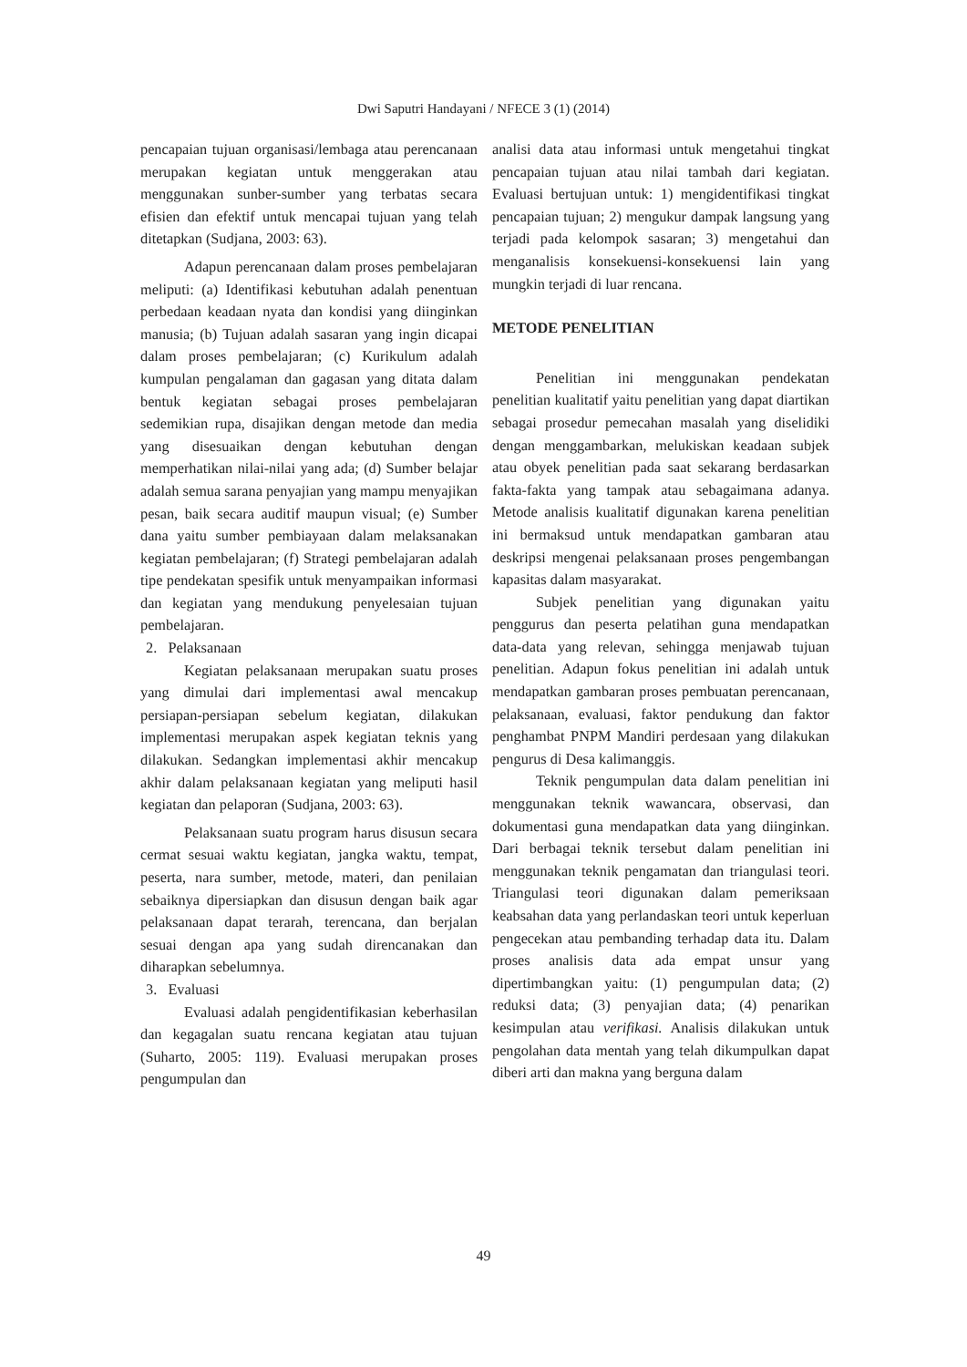Dwi Saputri Handayani / NFECE 3 (1) (2014)
pencapaian tujuan organisasi/lembaga atau perencanaan merupakan kegiatan untuk menggerakan atau menggunakan sunber-sumber yang terbatas secara efisien dan efektif untuk mencapai tujuan yang telah ditetapkan (Sudjana, 2003: 63).
Adapun perencanaan dalam proses pembelajaran meliputi: (a) Identifikasi kebutuhan adalah penentuan perbedaan keadaan nyata dan kondisi yang diinginkan manusia; (b) Tujuan adalah sasaran yang ingin dicapai dalam proses pembelajaran; (c) Kurikulum adalah kumpulan pengalaman dan gagasan yang ditata dalam bentuk kegiatan sebagai proses pembelajaran sedemikian rupa, disajikan dengan metode dan media yang disesuaikan dengan kebutuhan dengan memperhatikan nilai-nilai yang ada; (d) Sumber belajar adalah semua sarana penyajian yang mampu menyajikan pesan, baik secara auditif maupun visual; (e) Sumber dana yaitu sumber pembiayaan dalam melaksanakan kegiatan pembelajaran; (f) Strategi pembelajaran adalah tipe pendekatan spesifik untuk menyampaikan informasi dan kegiatan yang mendukung penyelesaian tujuan pembelajaran.
2. Pelaksanaan
Kegiatan pelaksanaan merupakan suatu proses yang dimulai dari implementasi awal mencakup persiapan-persiapan sebelum kegiatan, dilakukan implementasi merupakan aspek kegiatan teknis yang dilakukan. Sedangkan implementasi akhir mencakup akhir dalam pelaksanaan kegiatan yang meliputi hasil kegiatan dan pelaporan (Sudjana, 2003: 63).
Pelaksanaan suatu program harus disusun secara cermat sesuai waktu kegiatan, jangka waktu, tempat, peserta, nara sumber, metode, materi, dan penilaian sebaiknya dipersiapkan dan disusun dengan baik agar pelaksanaan dapat terarah, terencana, dan berjalan sesuai dengan apa yang sudah direncanakan dan diharapkan sebelumnya.
3. Evaluasi
Evaluasi adalah pengidentifikasian keberhasilan dan kegagalan suatu rencana kegiatan atau tujuan (Suharto, 2005: 119). Evaluasi merupakan proses pengumpulan dan
analisi data atau informasi untuk mengetahui tingkat pencapaian tujuan atau nilai tambah dari kegiatan. Evaluasi bertujuan untuk: 1) mengidentifikasi tingkat pencapaian tujuan; 2) mengukur dampak langsung yang terjadi pada kelompok sasaran; 3) mengetahui dan menganalisis konsekuensi-konsekuensi lain yang mungkin terjadi di luar rencana.
METODE PENELITIAN
Penelitian ini menggunakan pendekatan penelitian kualitatif yaitu penelitian yang dapat diartikan sebagai prosedur pemecahan masalah yang diselidiki dengan menggambarkan, melukiskan keadaan subjek atau obyek penelitian pada saat sekarang berdasarkan fakta-fakta yang tampak atau sebagaimana adanya. Metode analisis kualitatif digunakan karena penelitian ini bermaksud untuk mendapatkan gambaran atau deskripsi mengenai pelaksanaan proses pengembangan kapasitas dalam masyarakat.
Subjek penelitian yang digunakan yaitu penggurus dan peserta pelatihan guna mendapatkan data-data yang relevan, sehingga menjawab tujuan penelitian. Adapun fokus penelitian ini adalah untuk mendapatkan gambaran proses pembuatan perencanaan, pelaksanaan, evaluasi, faktor pendukung dan faktor penghambat PNPM Mandiri perdesaan yang dilakukan pengurus di Desa kalimanggis.
Teknik pengumpulan data dalam penelitian ini menggunakan teknik wawancara, observasi, dan dokumentasi guna mendapatkan data yang diinginkan. Dari berbagai teknik tersebut dalam penelitian ini menggunakan teknik pengamatan dan triangulasi teori. Triangulasi teori digunakan dalam pemeriksaan keabsahan data yang perlandaskan teori untuk keperluan pengecekan atau pembanding terhadap data itu. Dalam proses analisis data ada empat unsur yang dipertimbangkan yaitu: (1) pengumpulan data; (2) reduksi data; (3) penyajian data; (4) penarikan kesimpulan atau verifikasi. Analisis dilakukan untuk pengolahan data mentah yang telah dikumpulkan dapat diberi arti dan makna yang berguna dalam
49